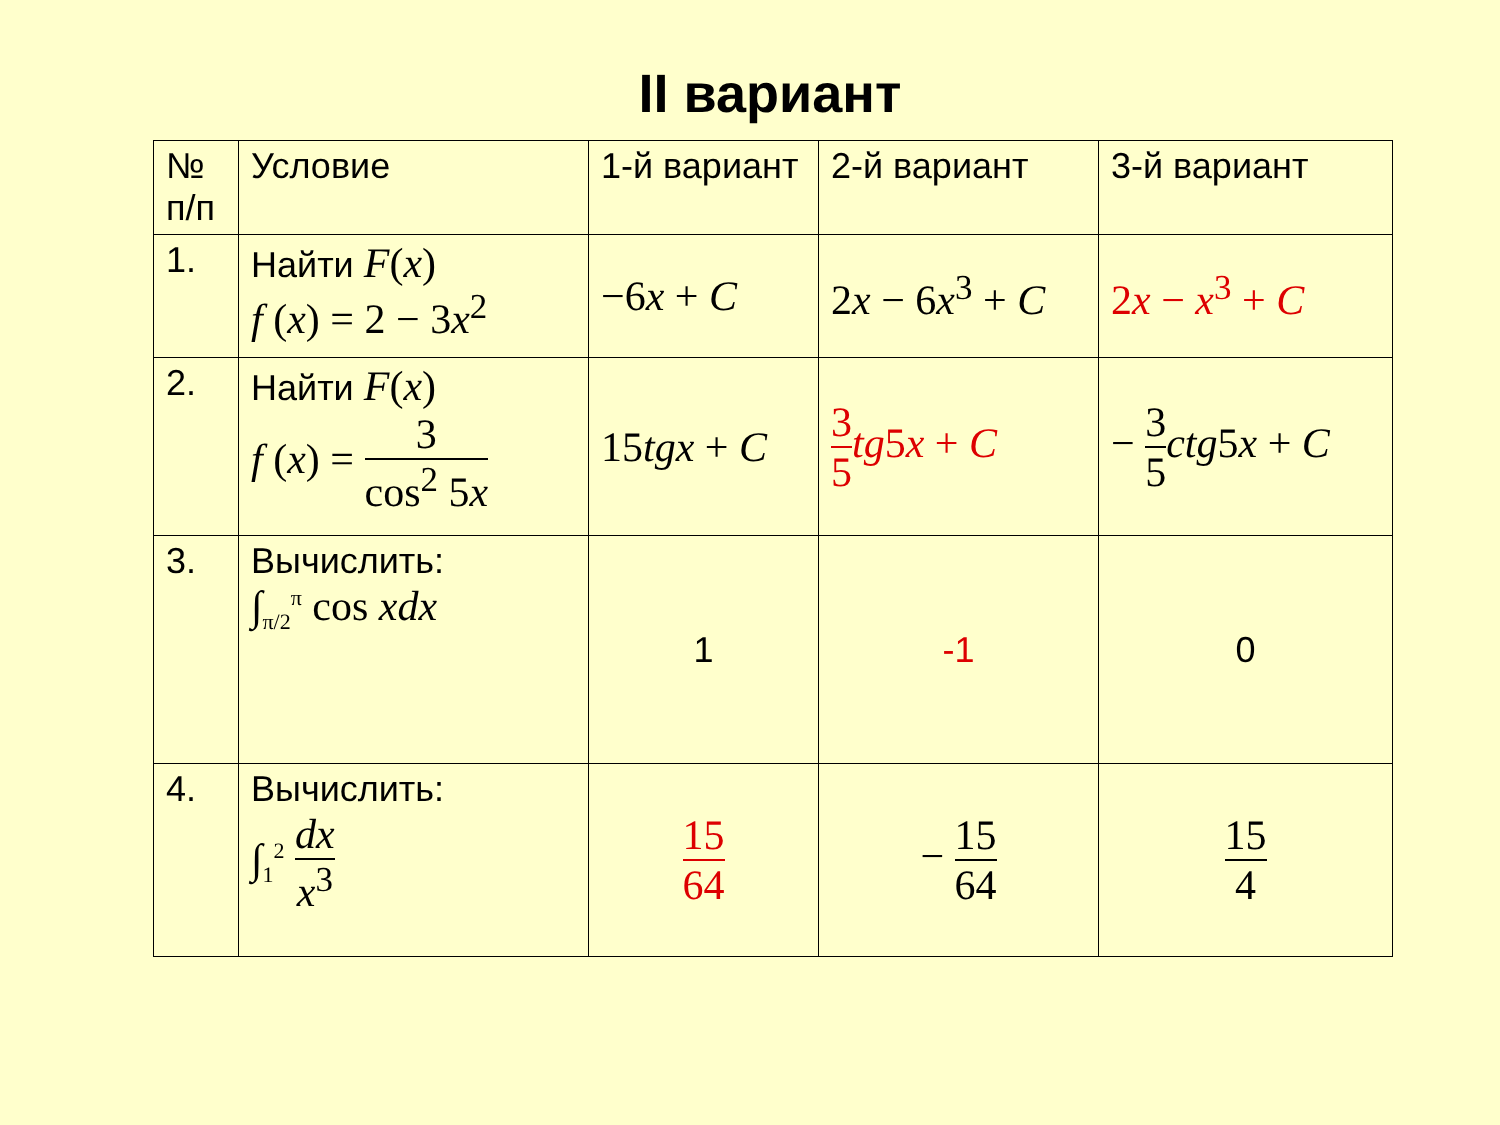II вариант
| № п/п | Условие | 1-й вариант | 2-й вариант | 3-й вариант |
| --- | --- | --- | --- | --- |
| 1. | Найти F ( x ) f ( x ) = 2 − 3 x<sup>2</sup> | −6 x + C | 2 x − 6 x<sup>3</sup> + C | 2 x − x<sup>3</sup> + C |
| 2. | Найти F ( x ) f ( x ) = 3 cos<sup>2</sup> 5 x | 15 tgx + C | 3 5 tg 5 x + C | − 3 5 ctg 5 x + C |
| 3. | Вычислить: ∫<sub>π/2</sub><sup>π</sup> cos xdx | 1 | -1 | 0 |
| 4. | Вычислить: ∫<sub>1</sub><sup>2</sup> dx x<sup>3</sup> | 15 64 | − 15 64 | 15 4 |